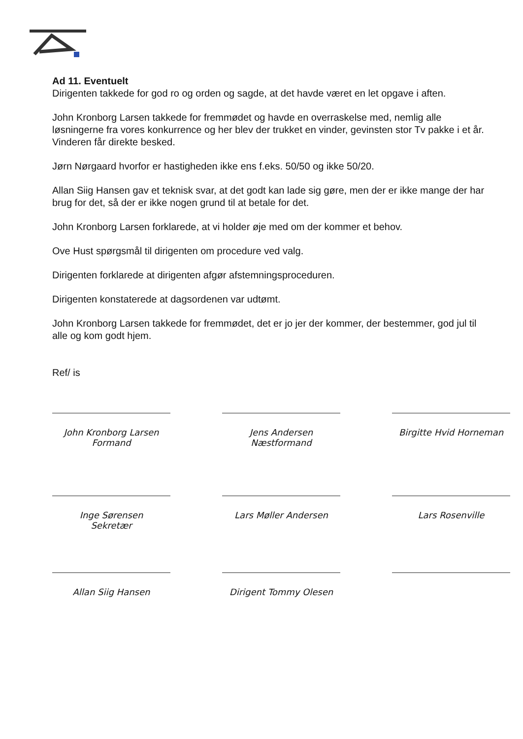Ad 11. Eventuelt
Dirigenten takkede for god ro og orden og sagde, at det havde været en let opgave i aften.
John Kronborg Larsen takkede for fremmødet og havde en overraskelse med, nemlig alle løsningerne fra vores konkurrence og her blev der trukket en vinder, gevinsten stor Tv pakke i et år. Vinderen får direkte besked.
Jørn Nørgaard hvorfor er hastigheden ikke ens f.eks. 50/50 og ikke 50/20.
Allan Siig Hansen gav et teknisk svar, at det godt kan lade sig gøre, men der er ikke mange der har brug for det, så der er ikke nogen grund til at betale for det.
John Kronborg Larsen forklarede, at vi holder øje med om der kommer et behov.
Ove Hust spørgsmål til dirigenten om procedure ved valg.
Dirigenten forklarede at dirigenten afgør afstemningsproceduren.
Dirigenten konstaterede at dagsordenen var udtømt.
John Kronborg Larsen takkede for fremmødet, det er jo jer der kommer, der bestemmer, god jul til alle og kom godt hjem.
Ref/ is
John Kronborg Larsen
Formand
Jens Andersen
Næstformand
Birgitte Hvid Horneman
Inge Sørensen
Sekretær
Lars Møller Andersen Lars Rosenville
Allan Siig Hansen Dirigent Tommy Olesen